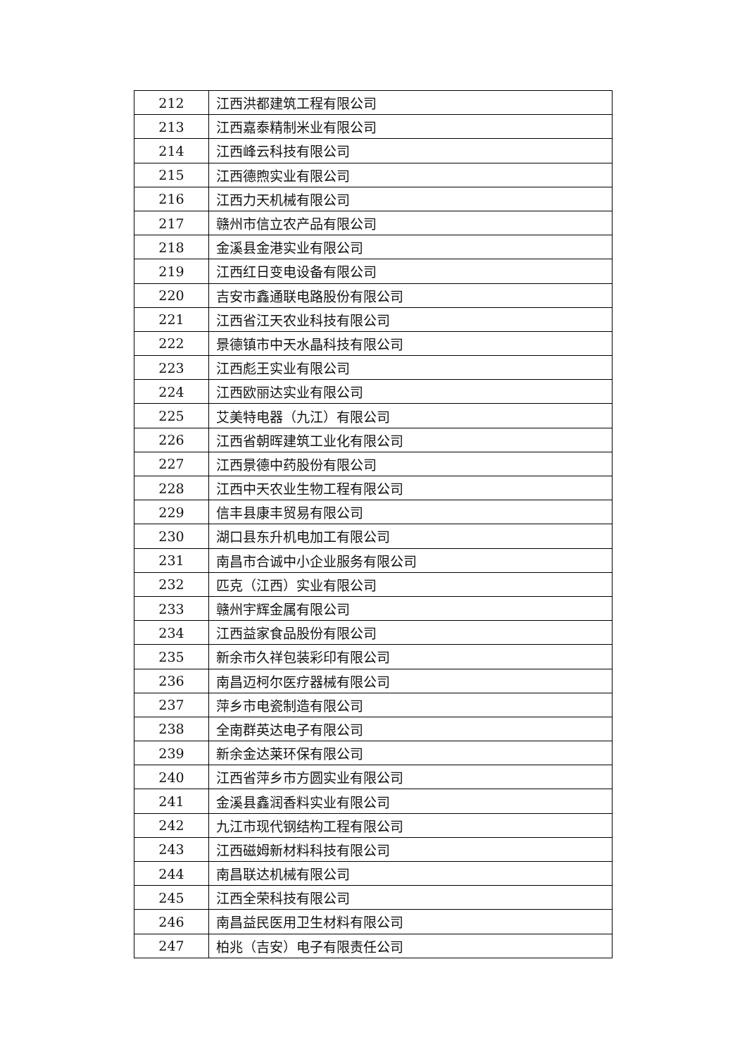| 212 | 江西洪都建筑工程有限公司 |
| 213 | 江西嘉泰精制米业有限公司 |
| 214 | 江西峰云科技有限公司 |
| 215 | 江西德煦实业有限公司 |
| 216 | 江西力天机械有限公司 |
| 217 | 赣州市信立农产品有限公司 |
| 218 | 金溪县金港实业有限公司 |
| 219 | 江西红日变电设备有限公司 |
| 220 | 吉安市鑫通联电路股份有限公司 |
| 221 | 江西省江天农业科技有限公司 |
| 222 | 景德镇市中天水晶科技有限公司 |
| 223 | 江西彪王实业有限公司 |
| 224 | 江西欧丽达实业有限公司 |
| 225 | 艾美特电器（九江）有限公司 |
| 226 | 江西省朝晖建筑工业化有限公司 |
| 227 | 江西景德中药股份有限公司 |
| 228 | 江西中天农业生物工程有限公司 |
| 229 | 信丰县康丰贸易有限公司 |
| 230 | 湖口县东升机电加工有限公司 |
| 231 | 南昌市合诚中小企业服务有限公司 |
| 232 | 匹克（江西）实业有限公司 |
| 233 | 赣州宇辉金属有限公司 |
| 234 | 江西益家食品股份有限公司 |
| 235 | 新余市久祥包装彩印有限公司 |
| 236 | 南昌迈柯尔医疗器械有限公司 |
| 237 | 萍乡市电瓷制造有限公司 |
| 238 | 全南群英达电子有限公司 |
| 239 | 新余金达莱环保有限公司 |
| 240 | 江西省萍乡市方圆实业有限公司 |
| 241 | 金溪县鑫润香料实业有限公司 |
| 242 | 九江市现代钢结构工程有限公司 |
| 243 | 江西磁姆新材料科技有限公司 |
| 244 | 南昌联达机械有限公司 |
| 245 | 江西全荣科技有限公司 |
| 246 | 南昌益民医用卫生材料有限公司 |
| 247 | 柏兆（吉安）电子有限责任公司 |